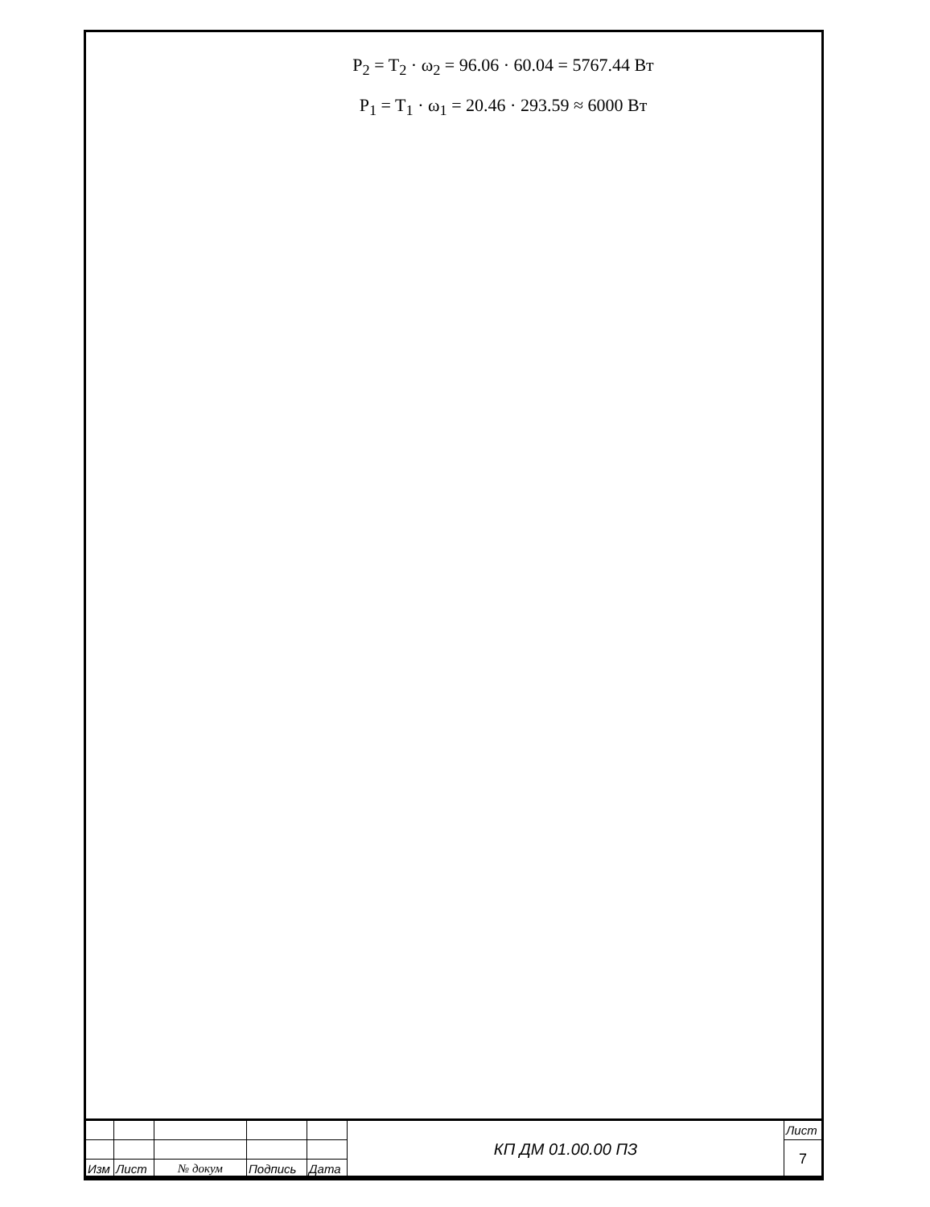P<sub>2</sub> = T<sub>2</sub> · ω<sub>2</sub> = 96.06 · 60.04 = 5767.44 Вт
P<sub>1</sub> = T<sub>1</sub> · ω<sub>1</sub> = 20.46 · 293.59 ≈ 6000 Вт
| | | | | | КП ДМ 01.00.00 ПЗ | Лист |
| | | | | | | 7 |
| Изм | Лист | № докум | Подпись | Дата | | |